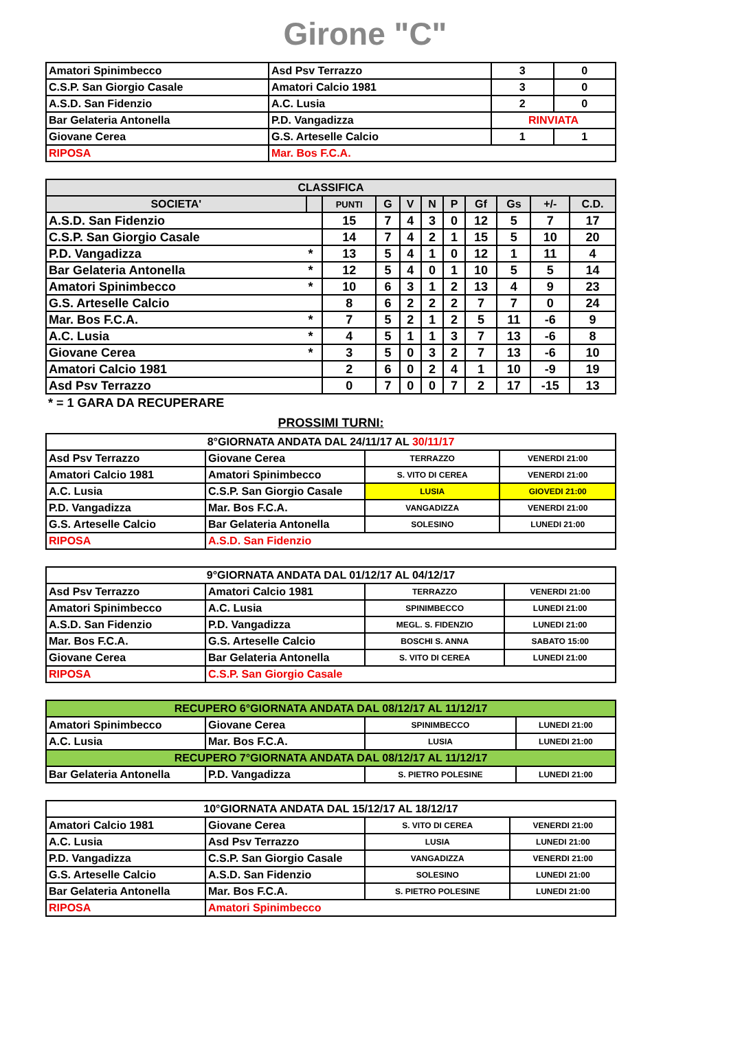Girone "C"
| Amatori Spinimbecco | Asd Psv Terrazzo | 3 | 0 |
| C.S.P. San Giorgio Casale | Amatori Calcio 1981 | 3 | 0 |
| A.S.D. San Fidenzio | A.C. Lusia | 2 | 0 |
| Bar Gelateria Antonella | P.D. Vangadizza | RINVIATA | |
| Giovane Cerea | G.S. Arteselle Calcio | 1 | 1 |
| RIPOSA | Mar. Bos F.C.A. | | |
| CLASSIFICA | | | | | | | | | | |
| --- | --- | --- | --- | --- | --- | --- | --- | --- | --- | --- |
| SOCIETA' | | PUNTI | G | V | N | P | Gf | Gs | +/- | C.D. |
| A.S.D. San Fidenzio | | 15 | 7 | 4 | 3 | 0 | 12 | 5 | 7 | 17 |
| C.S.P. San Giorgio Casale | | 14 | 7 | 4 | 2 | 1 | 15 | 5 | 10 | 20 |
| P.D. Vangadizza | * | 13 | 5 | 4 | 1 | 0 | 12 | 1 | 11 | 4 |
| Bar Gelateria Antonella | * | 12 | 5 | 4 | 0 | 1 | 10 | 5 | 5 | 14 |
| Amatori Spinimbecco | * | 10 | 6 | 3 | 1 | 2 | 13 | 4 | 9 | 23 |
| G.S. Arteselle Calcio | | 8 | 6 | 2 | 2 | 2 | 7 | 7 | 0 | 24 |
| Mar. Bos F.C.A. | * | 7 | 5 | 2 | 1 | 2 | 5 | 11 | -6 | 9 |
| A.C. Lusia | * | 4 | 5 | 1 | 1 | 3 | 7 | 13 | -6 | 8 |
| Giovane Cerea | * | 3 | 5 | 0 | 3 | 2 | 7 | 13 | -6 | 10 |
| Amatori Calcio 1981 | | 2 | 6 | 0 | 2 | 4 | 1 | 10 | -9 | 19 |
| Asd Psv Terrazzo | | 0 | 7 | 0 | 0 | 7 | 2 | 17 | -15 | 13 |
* = 1 GARA DA RECUPERARE
PROSSIMI TURNI:
| 8°GIORNATA ANDATA DAL 24/11/17 AL 30/11/17 | | | |
| Asd Psv Terrazzo | Giovane Cerea | TERRAZZO | VENERDI 21:00 |
| Amatori Calcio 1981 | Amatori Spinimbecco | S. VITO DI CEREA | VENERDI 21:00 |
| A.C. Lusia | C.S.P. San Giorgio Casale | LUSIA | GIOVEDI 21:00 |
| P.D. Vangadizza | Mar. Bos F.C.A. | VANGADIZZA | VENERDI 21:00 |
| G.S. Arteselle Calcio | Bar Gelateria Antonella | SOLESINO | LUNEDI 21:00 |
| RIPOSA | A.S.D. San Fidenzio | | |
| 9°GIORNATA ANDATA DAL 01/12/17 AL 04/12/17 | | | |
| Asd Psv Terrazzo | Amatori Calcio 1981 | TERRAZZO | VENERDI 21:00 |
| Amatori Spinimbecco | A.C. Lusia | SPINIMBECCO | LUNEDI 21:00 |
| A.S.D. San Fidenzio | P.D. Vangadizza | MEGL. S. FIDENZIO | LUNEDI 21:00 |
| Mar. Bos F.C.A. | G.S. Arteselle Calcio | BOSCHI S. ANNA | SABATO 15:00 |
| Giovane Cerea | Bar Gelateria Antonella | S. VITO DI CEREA | LUNEDI 21:00 |
| RIPOSA | C.S.P. San Giorgio Casale | | |
| RECUPERO 6°GIORNATA ANDATA DAL 08/12/17 AL 11/12/17 | | | |
| Amatori Spinimbecco | Giovane Cerea | SPINIMBECCO | LUNEDI 21:00 |
| A.C. Lusia | Mar. Bos F.C.A. | LUSIA | LUNEDI 21:00 |
| RECUPERO 7°GIORNATA ANDATA DAL 08/12/17 AL 11/12/17 | | | |
| Bar Gelateria Antonella | P.D. Vangadizza | S. PIETRO POLESINE | LUNEDI 21:00 |
| 10°GIORNATA ANDATA DAL 15/12/17 AL 18/12/17 | | | |
| Amatori Calcio 1981 | Giovane Cerea | S. VITO DI CEREA | VENERDI 21:00 |
| A.C. Lusia | Asd Psv Terrazzo | LUSIA | LUNEDI 21:00 |
| P.D. Vangadizza | C.S.P. San Giorgio Casale | VANGADIZZA | VENERDI 21:00 |
| G.S. Arteselle Calcio | A.S.D. San Fidenzio | SOLESINO | LUNEDI 21:00 |
| Bar Gelateria Antonella | Mar. Bos F.C.A. | S. PIETRO POLESINE | LUNEDI 21:00 |
| RIPOSA | Amatori Spinimbecco | | |